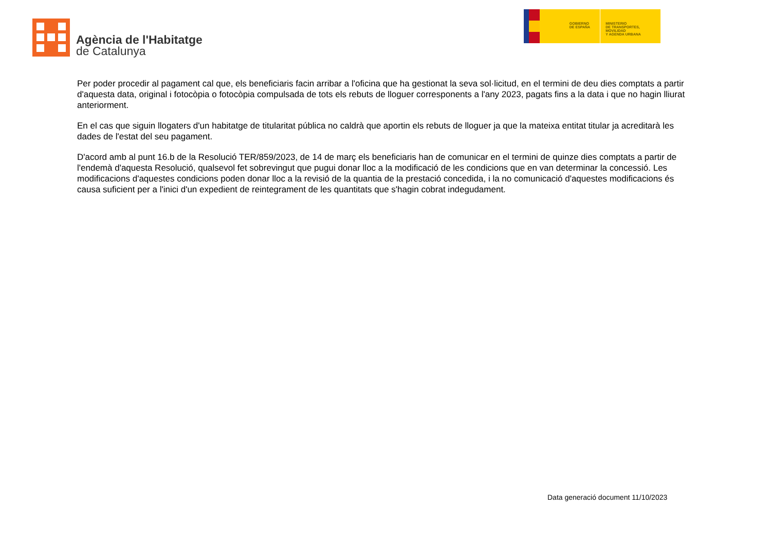Agència de l'Habitatge
de Catalunya
GOBIERNO
DE ESPAÑA
MINISTERIO
DE TRANSPORTES, MOVILIDAD
Y AGENDA URBANA
Per poder procedir al pagament cal que, els beneficiaris facin arribar a l'oficina que ha gestionat la seva sol·licitud, en el termini de deu dies comptats a partir d'aquesta data, original i fotocòpia o fotocòpia compulsada de tots els rebuts de lloguer corresponents a l'any 2023, pagats fins a la data i que no hagin lliurat anteriorment.
En el cas que siguin llogaters d'un habitatge de titularitat pública no caldrà que aportin els rebuts de lloguer ja que la mateixa entitat titular ja acreditarà les dades de l'estat del seu pagament.
D'acord amb al punt 16.b de la Resolució TER/859/2023, de 14 de març els beneficiaris han de comunicar en el termini de quinze dies comptats a partir de l'endemà d'aquesta Resolució, qualsevol fet sobrevingut que pugui donar lloc a la modificació de les condicions que en van determinar la concessió. Les modificacions d'aquestes condicions poden donar lloc a la revisió de la quantia de la prestació concedida, i la no comunicació d'aquestes modificacions és causa suficient per a l'inici d'un expedient de reintegrament de les quantitats que s'hagin cobrat indegudament.
Data generació document 11/10/2023